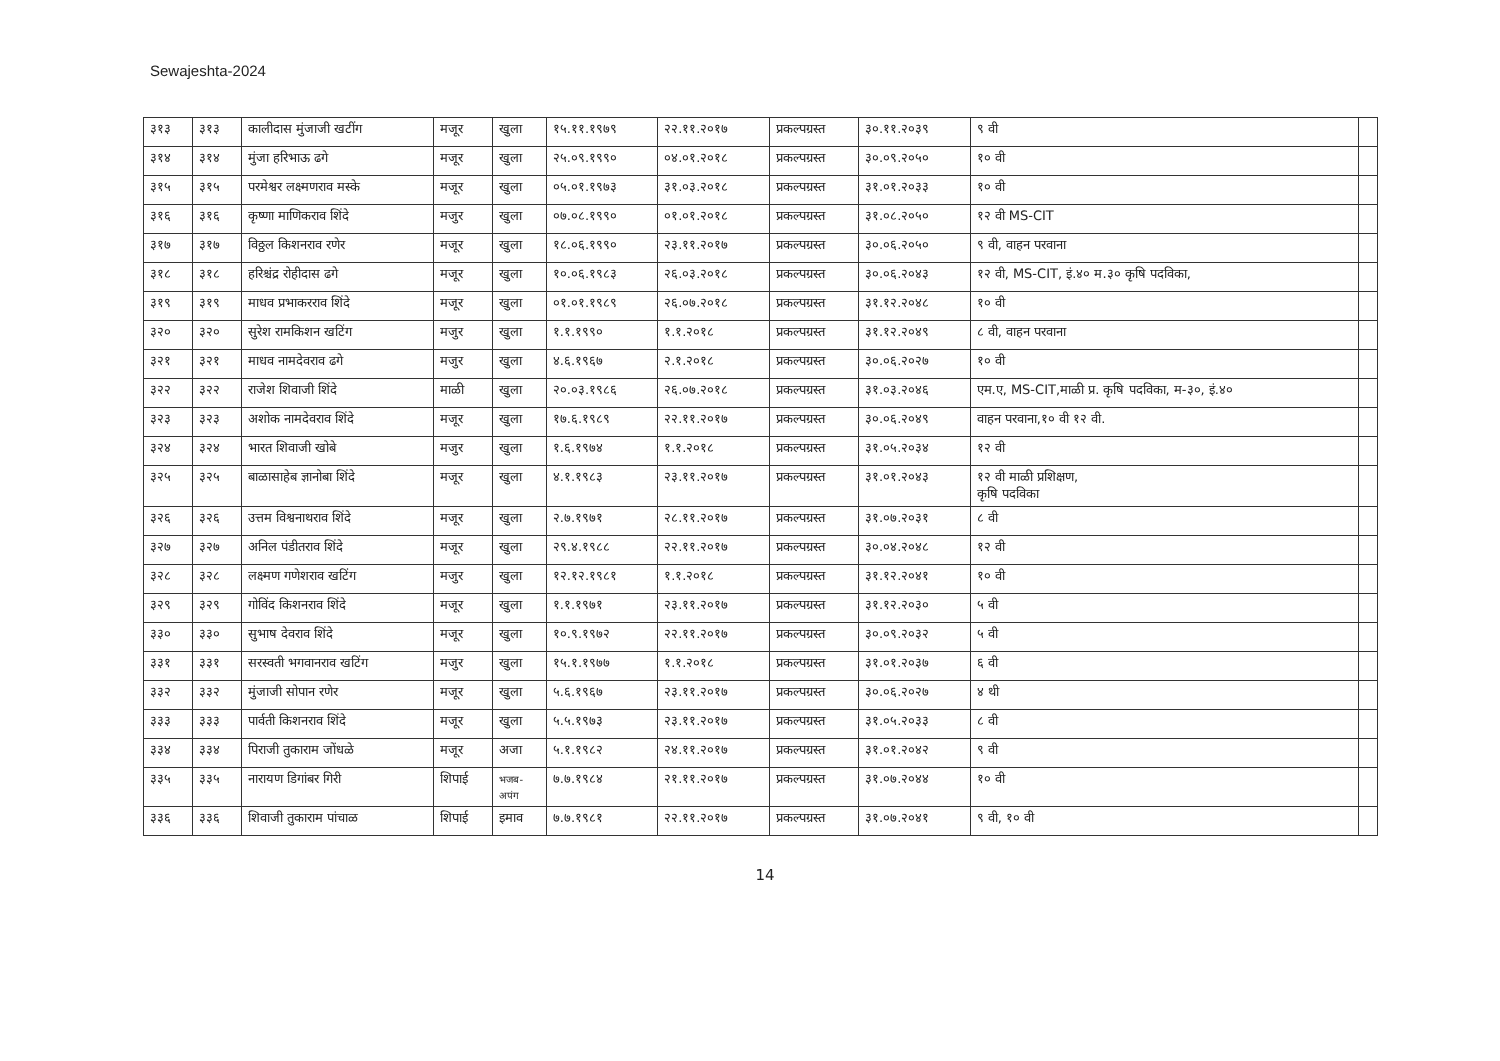Sewajeshta-2024
| ३१३ | ३१३ | कालीदास मुंजाजी खटींग | मजूर | खुला | १५.११.१९७९ | २२.११.२०१७ | प्रकल्पग्रस्त | ३०.११.२०३९ | ९ वी | |
| ३१४ | ३१४ | मुंजा हरिभाऊ ढगे | मजूर | खुला | २५.०९.१९९० | ०४.०१.२०१८ | प्रकल्पग्रस्त | ३०.०९.२०५० | १० वी | |
| ३१५ | ३१५ | परमेश्वर लक्ष्मणराव मस्के | मजूर | खुला | ०५.०१.१९७३ | ३१.०३.२०१८ | प्रकल्पग्रस्त | ३१.०१.२०३३ | १० वी | |
| ३१६ | ३१६ | कृष्णा माणिकराव शिंदे | मजुर | खुला | ०७.०८.१९९० | ०१.०१.२०१८ | प्रकल्पग्रस्त | ३१.०८.२०५० | १२ वी MS-CIT | |
| ३१७ | ३१७ | विठ्ठल किशनराव रणेर | मजूर | खुला | १८.०६.१९९० | २३.११.२०१७ | प्रकल्पग्रस्त | ३०.०६.२०५० | ९ वी, वाहन परवाना | |
| ३१८ | ३१८ | हरिश्चंद्र रोहीदास ढगे | मजूर | खुला | १०.०६.१९८३ | २६.०३.२०१८ | प्रकल्पग्रस्त | ३०.०६.२०४३ | १२ वी, MS-CIT, इं.४० म.३० कृषि पदविका, | |
| ३१९ | ३१९ | माधव प्रभाकरराव शिंदे | मजूर | खुला | ०१.०१.१९८९ | २६.०७.२०१८ | प्रकल्पग्रस्त | ३१.१२.२०४८ | १० वी | |
| ३२० | ३२० | सुरेश रामकिशन खटिंग | मजुर | खुला | १.१.१९९० | १.१.२०१८ | प्रकल्पग्रस्त | ३१.१२.२०४९ | ८ वी, वाहन परवाना | |
| ३२१ | ३२१ | माधव नामदेवराव ढगे | मजुर | खुला | ४.६.१९६७ | २.१.२०१८ | प्रकल्पग्रस्त | ३०.०६.२०२७ | १० वी | |
| ३२२ | ३२२ | राजेश शिवाजी शिंदे | माळी | खुला | २०.०३.१९८६ | २६.०७.२०१८ | प्रकल्पग्रस्त | ३१.०३.२०४६ | एम.ए, MS-CIT,माळी प्र. कृषि पदविका, म-३०, इं.४० | |
| ३२३ | ३२३ | अशोक नामदेवराव शिंदे | मजूर | खुला | १७.६.१९८९ | २२.११.२०१७ | प्रकल्पग्रस्त | ३०.०६.२०४९ | वाहन परवाना,१० वी १२ वी. | |
| ३२४ | ३२४ | भारत शिवाजी खोबे | मजुर | खुला | १.६.१९७४ | १.१.२०१८ | प्रकल्पग्रस्त | ३१.०५.२०३४ | १२ वी | |
| ३२५ | ३२५ | बाळासाहेब ज्ञानोबा शिंदे | मजूर | खुला | ४.१.१९८३ | २३.११.२०१७ | प्रकल्पग्रस्त | ३१.०१.२०४३ | १२ वी माळी प्रशिक्षण, कृषि पदविका | |
| ३२६ | ३२६ | उत्तम विश्वनाथराव शिंदे | मजूर | खुला | २.७.१९७१ | २८.११.२०१७ | प्रकल्पग्रस्त | ३१.०७.२०३१ | ८ वी | |
| ३२७ | ३२७ | अनिल पंडीतराव शिंदे | मजूर | खुला | २९.४.१९८८ | २२.११.२०१७ | प्रकल्पग्रस्त | ३०.०४.२०४८ | १२ वी | |
| ३२८ | ३२८ | लक्ष्मण गणेशराव खटिंग | मजुर | खुला | १२.१२.१९८१ | १.१.२०१८ | प्रकल्पग्रस्त | ३१.१२.२०४१ | १० वी | |
| ३२९ | ३२९ | गोविंद किशनराव शिंदे | मजूर | खुला | १.१.१९७१ | २३.११.२०१७ | प्रकल्पग्रस्त | ३१.१२.२०३० | ५ वी | |
| ३३० | ३३० | सुभाष देवराव शिंदे | मजूर | खुला | १०.९.१९७२ | २२.११.२०१७ | प्रकल्पग्रस्त | ३०.०९.२०३२ | ५ वी | |
| ३३१ | ३३१ | सरस्वती भगवानराव खटिंग | मजुर | खुला | १५.१.१९७७ | १.१.२०१८ | प्रकल्पग्रस्त | ३१.०१.२०३७ | ६ वी | |
| ३३२ | ३३२ | मुंजाजी सोपान रणेर | मजूर | खुला | ५.६.१९६७ | २३.११.२०१७ | प्रकल्पग्रस्त | ३०.०६.२०२७ | ४ थी | |
| ३३३ | ३३३ | पार्वती किशनराव शिंदे | मजूर | खुला | ५.५.१९७३ | २३.११.२०१७ | प्रकल्पग्रस्त | ३१.०५.२०३३ | ८ वी | |
| ३३४ | ३३४ | पिराजी तुकाराम जोंधळे | मजूर | अजा | ५.१.१९८२ | २४.११.२०१७ | प्रकल्पग्रस्त | ३१.०१.२०४२ | ९ वी | |
| ३३५ | ३३५ | नारायण डिगांबर गिरी | शिपाई | भजब- अपंग | ७.७.१९८४ | २१.११.२०१७ | प्रकल्पग्रस्त | ३१.०७.२०४४ | १० वी | |
| ३३६ | ३३६ | शिवाजी तुकाराम पांचाळ | शिपाई | इमाव | ७.७.१९८१ | २२.११.२०१७ | प्रकल्पग्रस्त | ३१.०७.२०४१ | ९ वी, १० वी | |
14